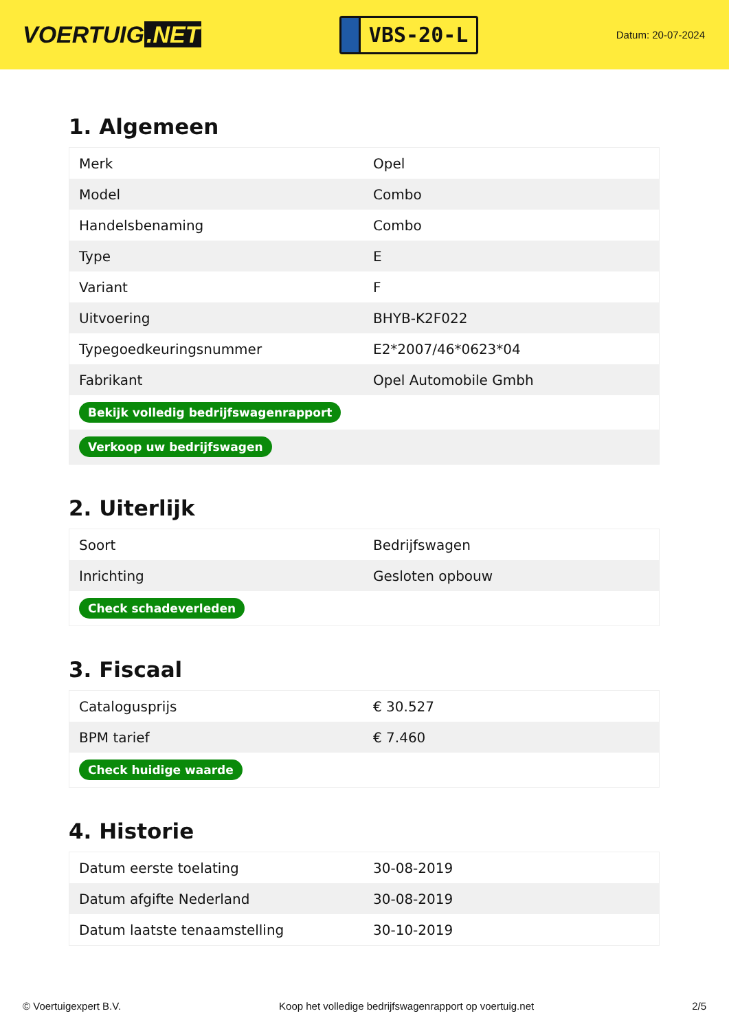VOERTUIG.NET
VBS-20-L
Datum: 20-07-2024
1. Algemeen
| Merk | Opel |
| Model | Combo |
| Handelsbenaming | Combo |
| Type | E |
| Variant | F |
| Uitvoering | BHYB-K2F022 |
| Typegoedkeuringsnummer | E2*2007/46*0623*04 |
| Fabrikant | Opel Automobile Gmbh |
| Bekijk volledig bedrijfswagenrapport | |
| Verkoop uw bedrijfswagen | |
2. Uiterlijk
| Soort | Bedrijfswagen |
| Inrichting | Gesloten opbouw |
| Check schadeverleden | |
3. Fiscaal
| Catalogusprijs | € 30.527 |
| BPM tarief | € 7.460 |
| Check huidige waarde | |
4. Historie
| Datum eerste toelating | 30-08-2019 |
| Datum afgifte Nederland | 30-08-2019 |
| Datum laatste tenaamstelling | 30-10-2019 |
© Voertuigexpert B.V. Koop het volledige bedrijfswagenrapport op voertuig.net 2/5